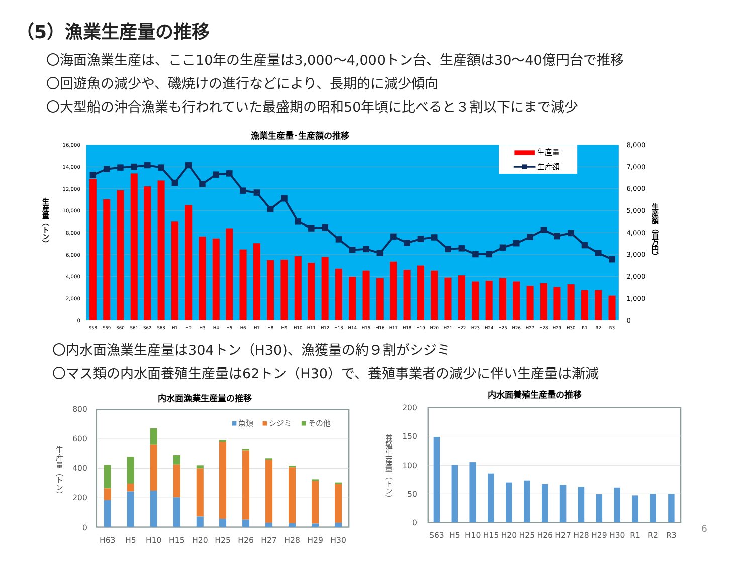（5）漁業生産量の推移
〇海面漁業生産は、ここ10年の生産量は3,000～4,000トン台、生産額は30～40億円台で推移
〇回遊魚の減少や、磯焼けの進行などにより、長期的に減少傾向
〇大型船の沖合漁業も行われていた最盛期の昭和50年頃に比べると３割以下にまで減少
漁業生産量･生産額の推移
16,000
14,000
12,000
10,000
8,000
6,000
4,000
2,000
0
8,000
7,000
6,000
5,000
4,000
3,000
2,000
1,000
0
生産量（トン）
生産額（百万円）
生産量
生産額
S58
S59
S60
S61
S62
S63
H1
H2
H3
H4
H5
H6
H7
H8
H9
H10
H11
H12
H13
H14
H15
H16
H17
H18
H19
H20
H21
H22
H23
H24
H25
H26
H27
H28
H29
H30
R1
R2
R3
〇内水面漁業生産量は304トン（H30)、漁獲量の約９割がシジミ
〇マス類の内水面養殖生産量は62トン（H30）で、養殖事業者の減少に伴い生産量は漸減
内水面漁業生産量の推移
800
600
400
200
0
生産量（トン）
魚類
シジミ
その他
H63
H5
H10
H15
H20
H25
H26
H27
H28
H29
H30
内水面養殖生産量の推移
200
150
100
50
0
養殖生産量（トン）
S63
H5
H10
H15
H20
H25
H26
H27
H28
H29
H30
R1
R2
R3
6